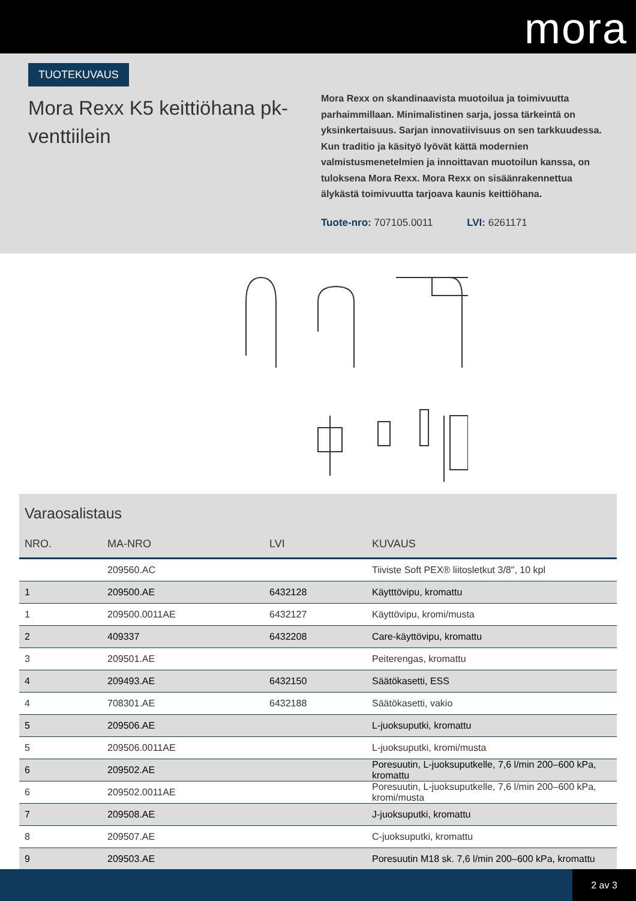mora
TUOTEKUVAUS
Mora Rexx K5 keittiöhana pk-venttiilein
Mora Rexx on skandinaavista muotoilua ja toimivuutta parhaimmillaan. Minimalistinen sarja, jossa tärkeintä on yksinkertaisuus. Sarjan innovatiivisuus on sen tarkkuudessa. Kun traditio ja käsityö lyövät kättä modernien valmistusmenetelmien ja innoittavan muotoilun kanssa, on tuloksena Mora Rexx. Mora Rexx on sisäänrakennettua älykästä toimivuutta tarjoava kaunis keittiöhana.
Tuote-nro: 707105.0011 LVI: 6261171
Varaosalistaus
| NRO. | MA-NRO | LVI | KUVAUS |
| --- | --- | --- | --- |
| | 209560.AC | | Tiiviste Soft PEX® liitosletkut 3/8", 10 kpl |
| 1 | 209500.AE | 6432128 | Käytttövipu, kromattu |
| 1 | 209500.0011AE | 6432127 | Käyttövipu, kromi/musta |
| 2 | 409337 | 6432208 | Care-käyttövipu, kromattu |
| 3 | 209501.AE | | Peiterengas, kromattu |
| 4 | 209493.AE | 6432150 | Säätökasetti, ESS |
| 4 | 708301.AE | 6432188 | Säätökasetti, vakio |
| 5 | 209506.AE | | L-juoksuputki, kromattu |
| 5 | 209506.0011AE | | L-juoksuputki, kromi/musta |
| 6 | 209502.AE | | Poresuutin, L-juoksuputkelle, 7,6 l/min 200–600 kPa, kromattu |
| 6 | 209502.0011AE | | Poresuutin, L-juoksuputkelle, 7,6 l/min 200–600 kPa, kromi/musta |
| 7 | 209508.AE | | J-juoksuputki, kromattu |
| 8 | 209507.AE | | C-juoksuputki, kromattu |
| 9 | 209503.AE | | Poresuutin M18 sk. 7,6 l/min 200–600 kPa, kromattu |
2 av 3